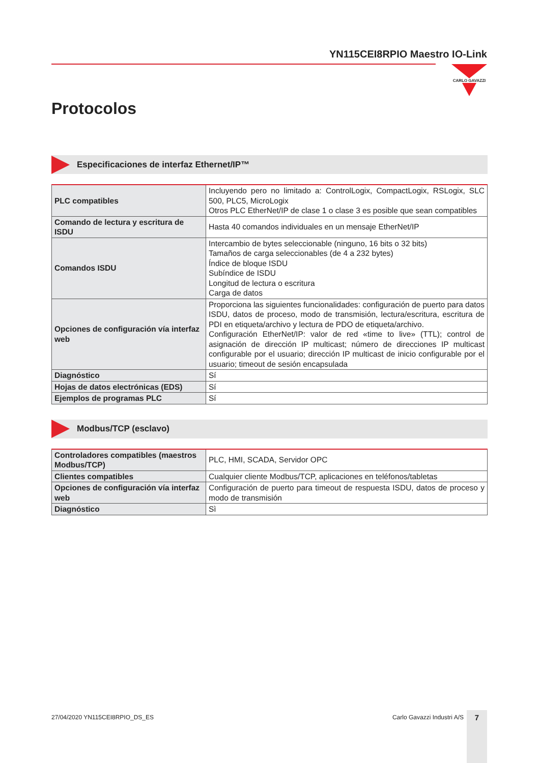YN115CEI8RPIO Maestro IO-Link
CARLO GAVAZZI
Protocolos
Especificaciones de interfaz Ethernet/IP™
| PLC compatibles | Incluyendo pero no limitado a: ControlLogix, CompactLogix, RSLogix, SLC 500, PLC5, MicroLogix Otros PLC EtherNet/IP de clase 1 o clase 3 es posible que sean compatibles |
| Comando de lectura y escritura de ISDU | Hasta 40 comandos individuales en un mensaje EtherNet/IP |
| Comandos ISDU | Intercambio de bytes seleccionable (ninguno, 16 bits o 32 bits) Tamaños de carga seleccionables (de 4 a 232 bytes) Índice de bloque ISDU Subíndice de ISDU Longitud de lectura o escritura Carga de datos |
| Opciones de configuración vía interfaz web | Proporciona las siguientes funcionalidades: configuración de puerto para datos ISDU, datos de proceso, modo de transmisión, lectura/escritura, escritura de PDI en etiqueta/archivo y lectura de PDO de etiqueta/archivo. Configuración EtherNet/IP: valor de red «time to live» (TTL); control de asignación de dirección IP multicast; número de direcciones IP multicast configurable por el usuario; dirección IP multicast de inicio configurable por el usuario; timeout de sesión encapsulada |
| Diagnóstico | Sí |
| Hojas de datos electrónicas (EDS) | Sí |
| Ejemplos de programas PLC | Sí |
Modbus/TCP (esclavo)
| Controladores compatibles (maestros Modbus/TCP) | PLC, HMI, SCADA, Servidor OPC |
| Clientes compatibles | Cualquier cliente Modbus/TCP, aplicaciones en teléfonos/tabletas |
| Opciones de configuración vía interfaz web | Configuración de puerto para timeout de respuesta ISDU, datos de proceso y modo de transmisión |
| Diagnóstico | Sì |
27/04/2020 YN115CEI8RPIO_DS_ES Carlo Gavazzi Industri A/S 7